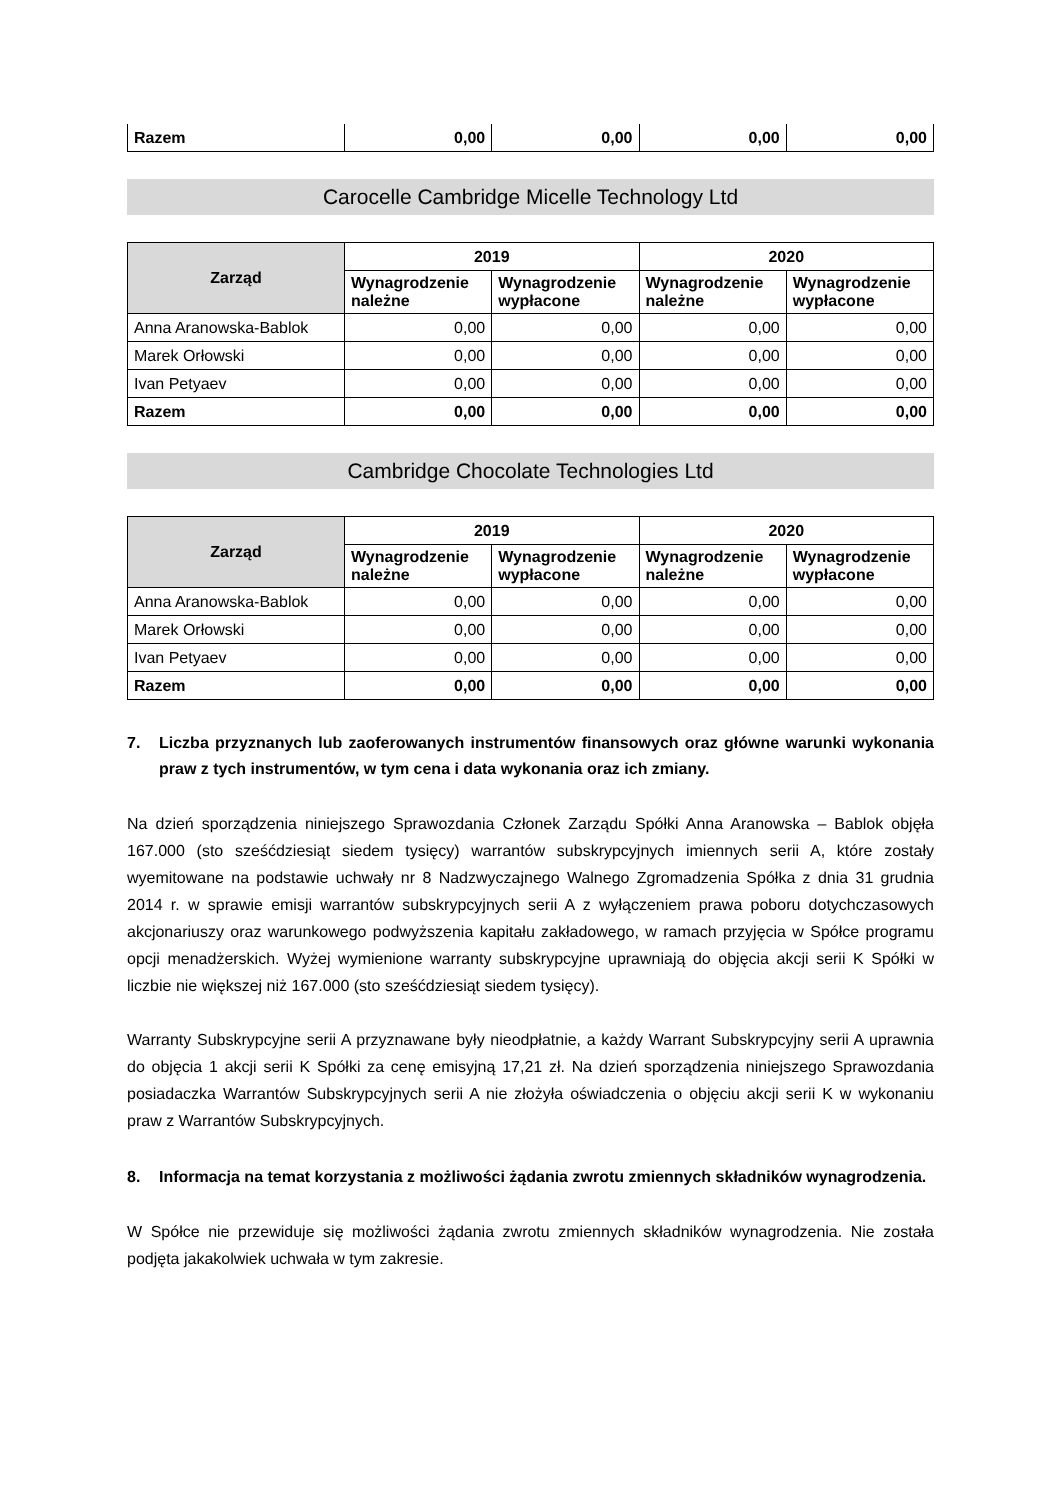| Razem | 0,00 | 0,00 | 0,00 | 0,00 |
Carocelle Cambridge Micelle Technology Ltd
| Zarząd | 2019 | | 2020 | |
| --- | --- | --- | --- | --- |
| | Wynagrodzenie należne | Wynagrodzenie wypłacone | Wynagrodzenie należne | Wynagrodzenie wypłacone |
| Anna Aranowska-Bablok | 0,00 | 0,00 | 0,00 | 0,00 |
| Marek Orłowski | 0,00 | 0,00 | 0,00 | 0,00 |
| Ivan Petyaev | 0,00 | 0,00 | 0,00 | 0,00 |
| Razem | 0,00 | 0,00 | 0,00 | 0,00 |
Cambridge Chocolate Technologies Ltd
| Zarząd | 2019 | | 2020 | |
| --- | --- | --- | --- | --- |
| | Wynagrodzenie należne | Wynagrodzenie wypłacone | Wynagrodzenie należne | Wynagrodzenie wypłacone |
| Anna Aranowska-Bablok | 0,00 | 0,00 | 0,00 | 0,00 |
| Marek Orłowski | 0,00 | 0,00 | 0,00 | 0,00 |
| Ivan Petyaev | 0,00 | 0,00 | 0,00 | 0,00 |
| Razem | 0,00 | 0,00 | 0,00 | 0,00 |
7. Liczba przyznanych lub zaoferowanych instrumentów finansowych oraz główne warunki wykonania praw z tych instrumentów, w tym cena i data wykonania oraz ich zmiany.
Na dzień sporządzenia niniejszego Sprawozdania Członek Zarządu Spółki Anna Aranowska – Bablok objęła 167.000 (sto sześćdziesiąt siedem tysięcy) warrantów subskrypcyjnych imiennych serii A, które zostały wyemitowane na podstawie uchwały nr 8 Nadzwyczajnego Walnego Zgromadzenia Spółka z dnia 31 grudnia 2014 r. w sprawie emisji warrantów subskrypcyjnych serii A z wyłączeniem prawa poboru dotychczasowych akcjonariuszy oraz warunkowego podwyższenia kapitału zakładowego, w ramach przyjęcia w Spółce programu opcji menadżerskich. Wyżej wymienione warranty subskrypcyjne uprawniają do objęcia akcji serii K Spółki w liczbie nie większej niż 167.000 (sto sześćdziesiąt siedem tysięcy).
Warranty Subskrypcyjne serii A przyznawane były nieodpłatnie, a każdy Warrant Subskrypcyjny serii A uprawnia do objęcia 1 akcji serii K Spółki za cenę emisyjną 17,21 zł. Na dzień sporządzenia niniejszego Sprawozdania posiadaczka Warrantów Subskrypcyjnych serii A nie złożyła oświadczenia o objęciu akcji serii K w wykonaniu praw z Warrantów Subskrypcyjnych.
8. Informacja na temat korzystania z możliwości żądania zwrotu zmiennych składników wynagrodzenia.
W Spółce nie przewiduje się możliwości żądania zwrotu zmiennych składników wynagrodzenia. Nie została podjęta jakakolwiek uchwała w tym zakresie.